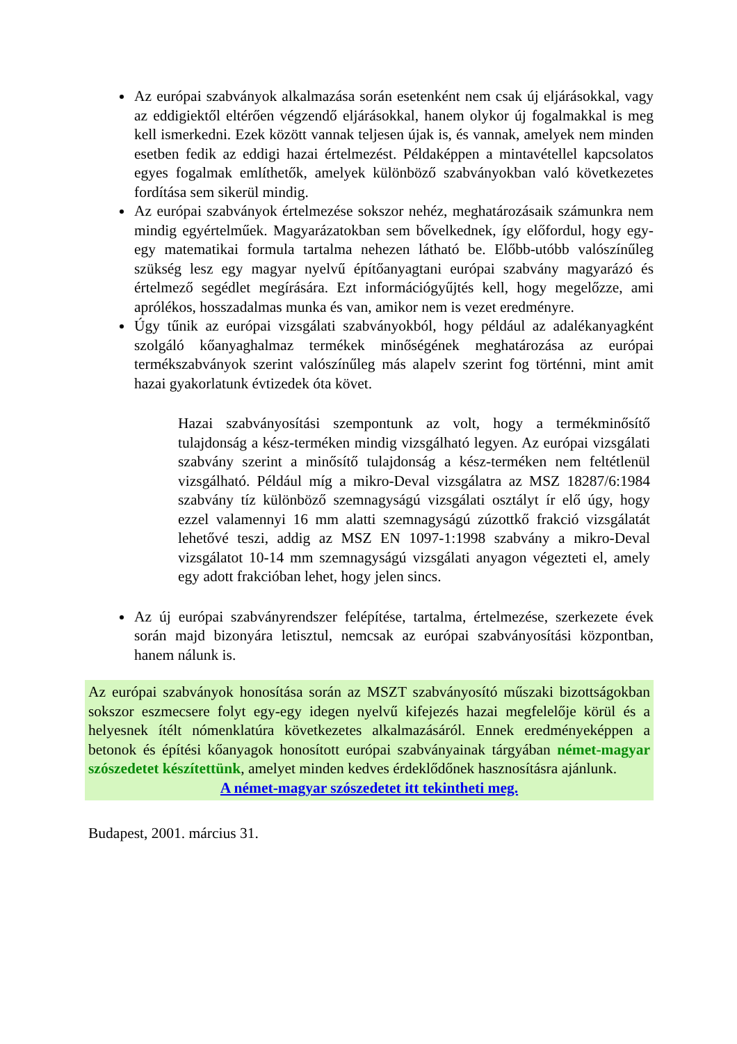Az európai szabványok alkalmazása során esetenként nem csak új eljárásokkal, vagy az eddigiektől eltérően végzendő eljárásokkal, hanem olykor új fogalmakkal is meg kell ismerkedni. Ezek között vannak teljesen újak is, és vannak, amelyek nem minden esetben fedik az eddigi hazai értelmezést. Példaképpen a mintavétellel kapcsolatos egyes fogalmak említhetők, amelyek különböző szabványokban való következetes fordítása sem sikerül mindig.
Az európai szabványok értelmezése sokszor nehéz, meghatározásaik számunkra nem mindig egyértelműek. Magyarázatokban sem bővelkednek, így előfordul, hogy egy-egy matematikai formula tartalma nehezen látható be. Előbb-utóbb valószínűleg szükség lesz egy magyar nyelvű építőanyagtani európai szabvány magyarázó és értelmező segédlet megírására. Ezt információgyűjtés kell, hogy megelőzze, ami aprólékos, hosszadalmas munka és van, amikor nem is vezet eredményre.
Úgy tűnik az európai vizsgálati szabványokból, hogy például az adalékanyagként szolgáló kőanyaghalmaz termékek minőségének meghatározása az európai termékszabványok szerint valószínűleg más alapelv szerint fog történni, mint amit hazai gyakorlatunk évtizedek óta követ.
Hazai szabványosítási szempontunk az volt, hogy a termékminősítő tulajdonság a kész-terméken mindig vizsgálható legyen. Az európai vizsgálati szabvány szerint a minősítő tulajdonság a kész-terméken nem feltétlenül vizsgálható. Például míg a mikro-Deval vizsgálatra az MSZ 18287/6:1984 szabvány tíz különböző szemnagyságú vizsgálati osztályt ír elő úgy, hogy ezzel valamennyi 16 mm alatti szemnagyságú zúzottkő frakció vizsgálatát lehetővé teszi, addig az MSZ EN 1097-1:1998 szabvány a mikro-Deval vizsgálatot 10-14 mm szemnagyságú vizsgálati anyagon végezteti el, amely egy adott frakcióban lehet, hogy jelen sincs.
Az új európai szabványrendszer felépítése, tartalma, értelmezése, szerkezete évek során majd bizonyára letisztul, nemcsak az európai szabványosítási központban, hanem nálunk is.
Az európai szabványok honosítása során az MSZT szabványosító műszaki bizottságokban sokszor eszmecsere folyt egy-egy idegen nyelvű kifejezés hazai megfelelője körül és a helyesnek ítélt nómenklatúra következetes alkalmazásáról. Ennek eredményeképpen a betonok és építési kőanyagok honosított európai szabványainak tárgyában német-magyar szószedetet készítettünk, amelyet minden kedves érdeklődőnek hasznosításra ajánlunk.
A német-magyar szószedetet itt tekintheti meg.
Budapest, 2001. március 31.